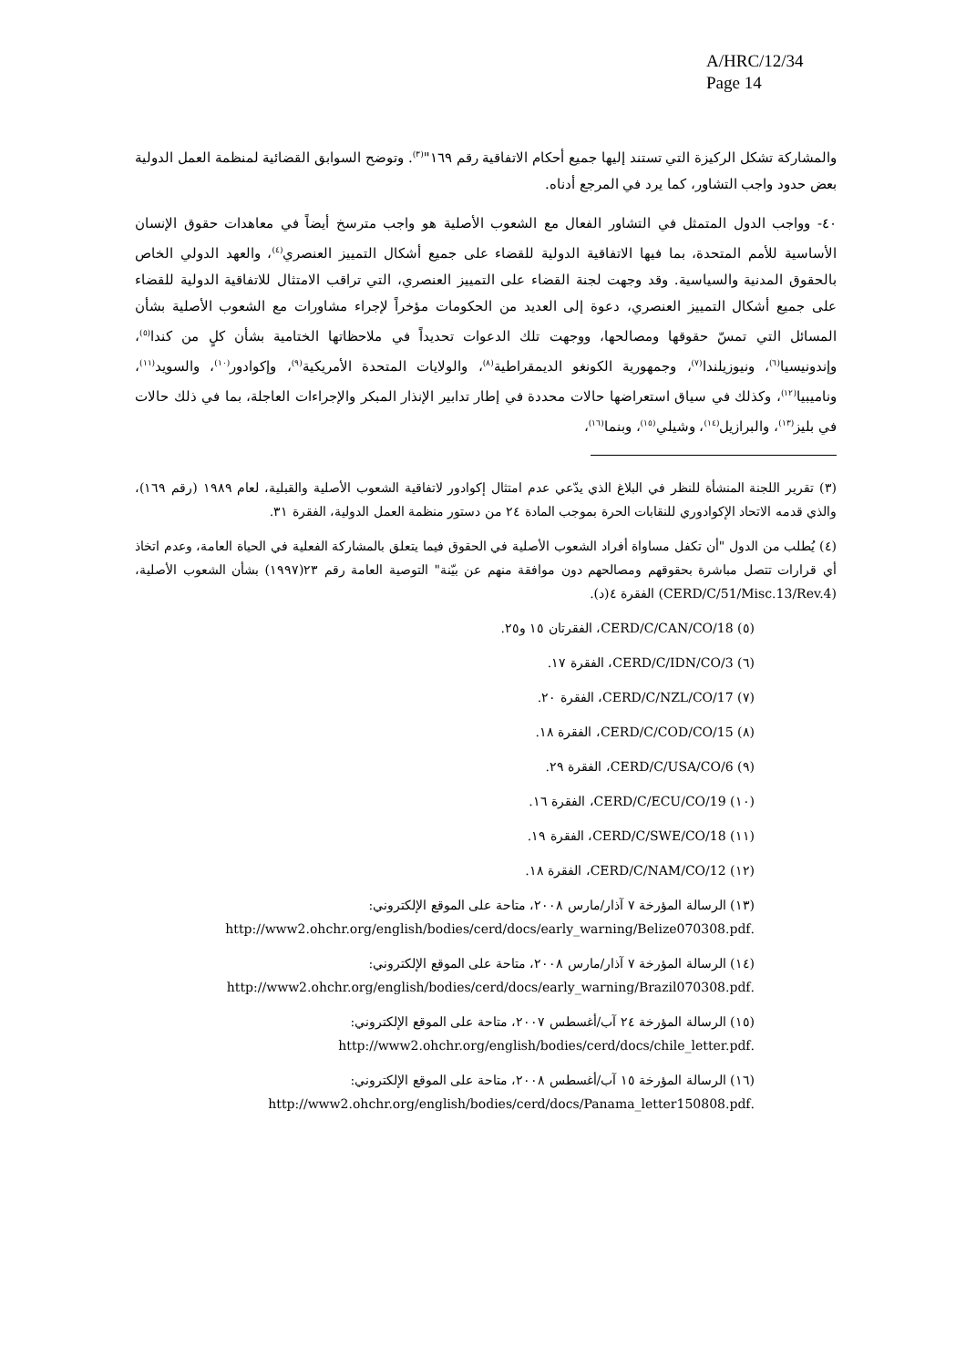A/HRC/12/34
Page 14
والمشاركة تشكل الركيزة التي تستند إليها جميع أحكام الاتفاقية رقم ١٦٩"<sup>(٣)</sup>. وتوضح السوابق القضائية لمنظمة العمل الدولية بعض حدود واجب التشاور، كما يرد في المرجع أدناه.
٤٠- وواجب الدول المتمثل في التشاور الفعال مع الشعوب الأصلية هو واجب مترسخ أيضاً في معاهدات حقوق الإنسان الأساسية للأمم المتحدة، بما فيها الاتفاقية الدولية للقضاء على جميع أشكال التمييز العنصري<sup>(٤)</sup>، والعهد الدولي الخاص بالحقوق المدنية والسياسية. وقد وجهت لجنة القضاء على التمييز العنصري، التي تراقب الامتثال للاتفاقية الدولية للقضاء على جميع أشكال التمييز العنصري، دعوة إلى العديد من الحكومات مؤخراً لإجراء مشاورات مع الشعوب الأصلية بشأن المسائل التي تمسّ حقوقها ومصالحها، ووجهت تلك الدعوات تحديداً في ملاحظاتها الختامية بشأن كلٍ من كندا<sup>(٥)</sup>، وإندونيسيا<sup>(٦)</sup>، ونيوزيلندا<sup>(٧)</sup>، وجمهورية الكونغو الديمقراطية<sup>(٨)</sup>، والولايات المتحدة الأمريكية<sup>(٩)</sup>، وإكوادور<sup>(١٠)</sup>، والسويد<sup>(١١)</sup>، وناميبيا<sup>(١٢)</sup>، وكذلك في سياق استعراضها حالات محددة في إطار تدابير الإنذار المبكر والإجراءات العاجلة، بما في ذلك حالات في بليز<sup>(١٣)</sup>، والبرازيل<sup>(١٤)</sup>، وشيلي<sup>(١٥)</sup>، وبنما<sup>(١٦)</sup>،
(٣) تقرير اللجنة المنشأة للنظر في البلاغ الذي يدّعي عدم امتثال إكوادور لاتفاقية الشعوب الأصلية والقبلية، لعام ١٩٨٩ (رقم ١٦٩)، والذي قدمه الاتحاد الإكوادوري للنقابات الحرة بموجب المادة ٢٤ من دستور منظمة العمل الدولية، الفقرة ٣١.
(٤) يُطلب من الدول "أن تكفل مساواة أفراد الشعوب الأصلية في الحقوق فيما يتعلق بالمشاركة الفعلية في الحياة العامة، وعدم اتخاذ أي قرارات تتصل مباشرة بحقوقهم ومصالحهم دون موافقة منهم عن بيّنة" التوصية العامة رقم ٢٣(١٩٩٧) بشأن الشعوب الأصلية، (CERD/C/51/Misc.13/Rev.4) الفقرة ٤(د).
(٥) CERD/C/CAN/CO/18، الفقرتان ١٥ و٢٥.
(٦) CERD/C/IDN/CO/3، الفقرة ١٧.
(٧) CERD/C/NZL/CO/17، الفقرة ٢٠.
(٨) CERD/C/COD/CO/15، الفقرة ١٨.
(٩) CERD/C/USA/CO/6، الفقرة ٢٩.
(١٠) CERD/C/ECU/CO/19، الفقرة ١٦.
(١١) CERD/C/SWE/CO/18، الفقرة ١٩.
(١٢) CERD/C/NAM/CO/12، الفقرة ١٨.
(١٣) الرسالة المؤرخة ٧ آذار/مارس ٢٠٠٨، متاحة على الموقع الإلكتروني:
.http://www2.ohchr.org/english/bodies/cerd/docs/early_warning/Belize070308.pdf
(١٤) الرسالة المؤرخة ٧ آذار/مارس ٢٠٠٨، متاحة على الموقع الإلكتروني:
.http://www2.ohchr.org/english/bodies/cerd/docs/early_warning/Brazil070308.pdf
(١٥) الرسالة المؤرخة ٢٤ آب/أغسطس ٢٠٠٧، متاحة على الموقع الإلكتروني:
.http://www2.ohchr.org/english/bodies/cerd/docs/chile_letter.pdf
(١٦) الرسالة المؤرخة ١٥ آب/أغسطس ٢٠٠٨، متاحة على الموقع الإلكتروني:
.http://www2.ohchr.org/english/bodies/cerd/docs/Panama_letter150808.pdf